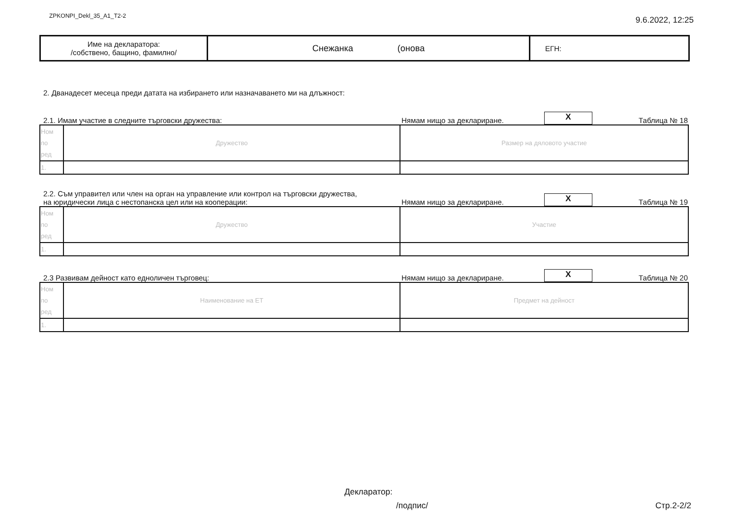ZPKONPI_Dekl_35_A1_T2-2 9.6.2022, 12:25
| Име на декларатора: /собствено, бащино, фамилно/ | Снежанка (онова | ЕГН: |
2. Дванадесет месеца преди датата на избирането или назначаването ми на длъжност:
2.1. Имам участие в следните търговски дружества: Нямам нищо за деклариране. X Таблица № 18
| Ном по ред | Дружество | Размер на дяловото участие |
| 1. | | |
2.2. Съм управител или член на орган на управление или контрол на търговски дружества,
на юридически лица с нестопанска цел или на кооперации: Нямам нищо за деклариране. X Таблица № 19
| Ном по ред | Дружество | Участие |
| 1. | | |
2.3 Развивам дейност като едноличен търговец: Нямам нищо за деклариране. X Таблица № 20
| Ном по ред | Наименование на ЕТ | Предмет на дейност |
| 1. | | |
Декларатор:
/подпис/ Стр.2-2/2